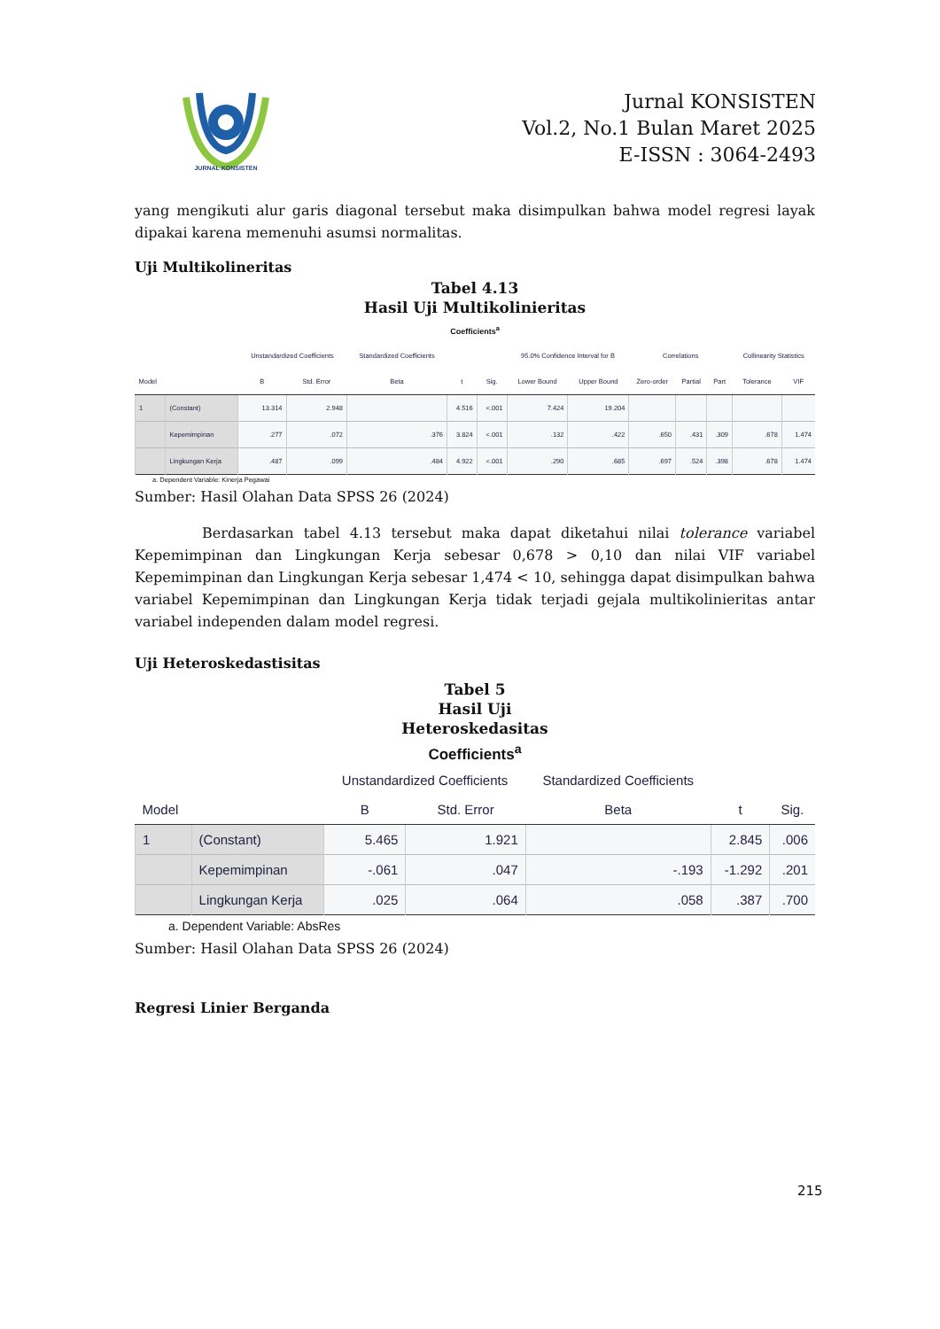JURNAL KONSISTEN
Jurnal KONSISTEN
Vol.2, No.1 Bulan Maret 2025
E-ISSN : 3064-2493
yang mengikuti alur garis diagonal tersebut maka disimpulkan bahwa model regresi layak dipakai karena memenuhi asumsi normalitas.
Uji Multikolineritas
Tabel 4.13
Hasil Uji Multikolinieritas
Coefficients<sup>a</sup>
| | | Unstandardized Coefficients | | Standardized Coefficients | | | 95.0% Confidence Interval for B | | Correlations | | | Collinearity Statistics | |
| --- | --- | --- | --- | --- | --- | --- | --- | --- | --- | --- | --- | --- | --- |
| Model | | B | Std. Error | Beta | t | Sig. | Lower Bound | Upper Bound | Zero-order | Partial | Part | Tolerance | VIF |
| 1 | (Constant) | 13.314 | 2.948 | | 4.516 | <.001 | 7.424 | 19.204 | | | | | |
| | Kepemimpinan | .277 | .072 | .376 | 3.824 | <.001 | .132 | .422 | .650 | .431 | .309 | .678 | 1.474 |
| | Lingkungan Kerja | .487 | .099 | .484 | 4.922 | <.001 | .290 | .685 | .697 | .524 | .398 | .678 | 1.474 |
a. Dependent Variable: Kinerja Pegawai
Sumber: Hasil Olahan Data SPSS 26 (2024)
Berdasarkan tabel 4.13 tersebut maka dapat diketahui nilai tolerance variabel Kepemimpinan dan Lingkungan Kerja sebesar 0,678 > 0,10 dan nilai VIF variabel Kepemimpinan dan Lingkungan Kerja sebesar 1,474 < 10, sehingga dapat disimpulkan bahwa variabel Kepemimpinan dan Lingkungan Kerja tidak terjadi gejala multikolinieritas antar variabel independen dalam model regresi.
Uji Heteroskedastisitas
Tabel 5
Hasil Uji
Heteroskedasitas
Coefficients<sup>a</sup>
| | | Unstandardized Coefficients | | Standardized Coefficients | | |
| --- | --- | --- | --- | --- | --- | --- |
| Model | | B | Std. Error | Beta | t | Sig. |
| 1 | (Constant) | 5.465 | 1.921 | | 2.845 | .006 |
| | Kepemimpinan | -.061 | .047 | -.193 | -1.292 | .201 |
| | Lingkungan Kerja | .025 | .064 | .058 | .387 | .700 |
a. Dependent Variable: AbsRes
Sumber: Hasil Olahan Data SPSS 26 (2024)
Regresi Linier Berganda
215